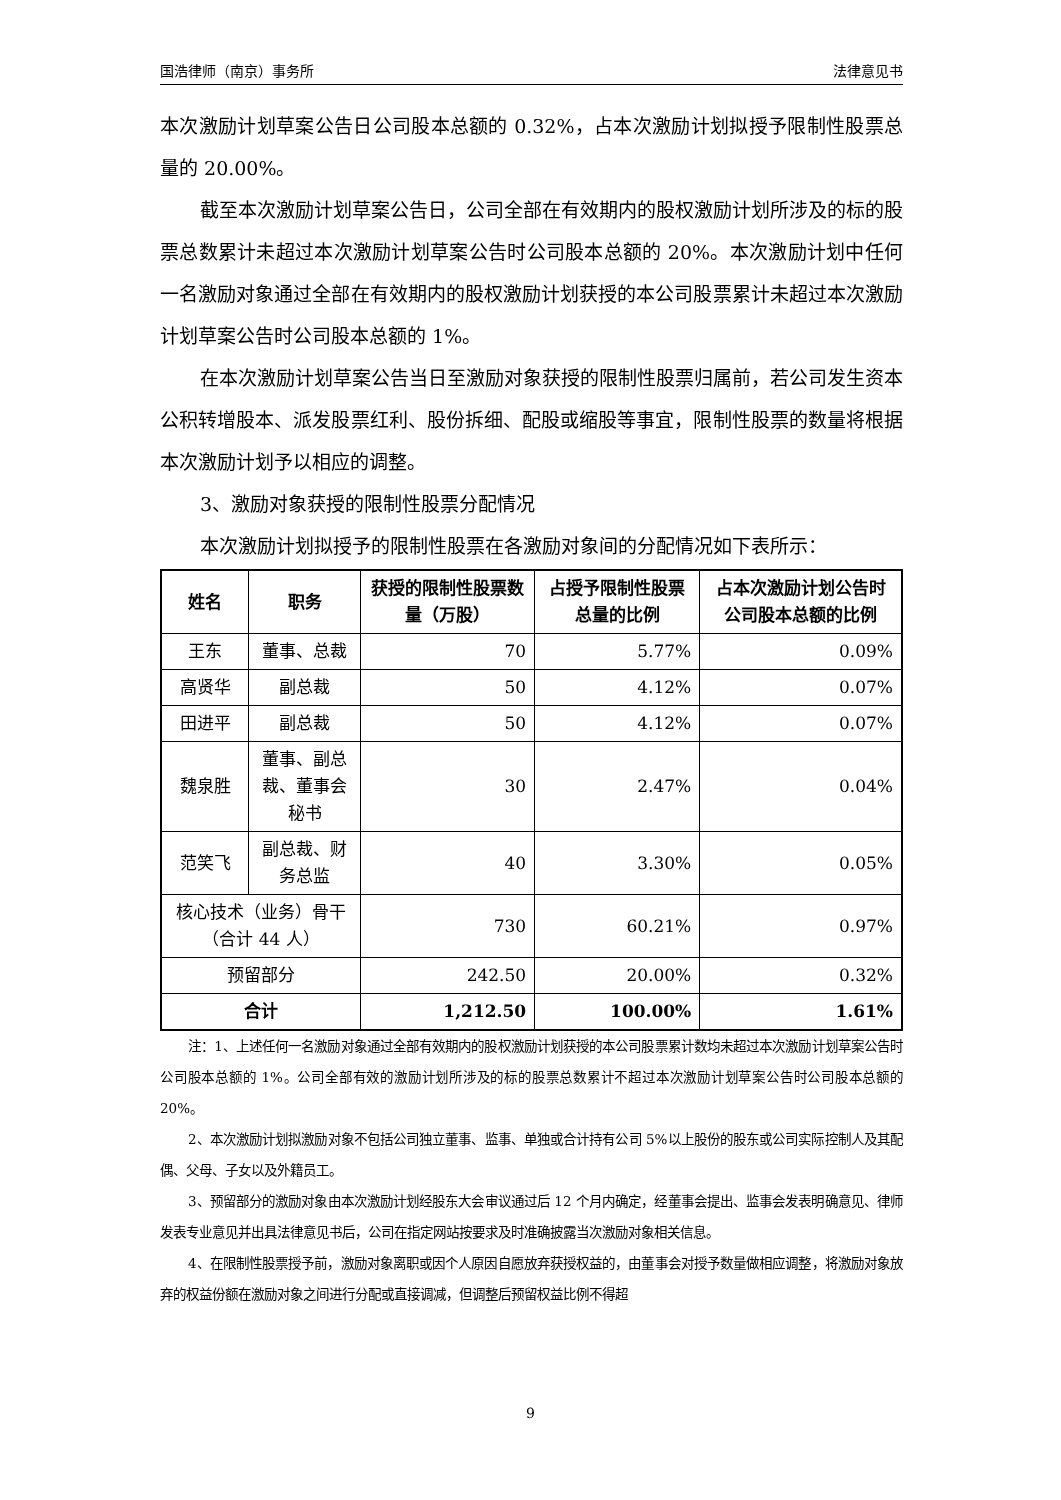国浩律师（南京）事务所 法律意见书
本次激励计划草案公告日公司股本总额的 0.32%，占本次激励计划拟授予限制性股票总量的 20.00%。
截至本次激励计划草案公告日，公司全部在有效期内的股权激励计划所涉及的标的股票总数累计未超过本次激励计划草案公告时公司股本总额的 20%。本次激励计划中任何一名激励对象通过全部在有效期内的股权激励计划获授的本公司股票累计未超过本次激励计划草案公告时公司股本总额的 1%。
在本次激励计划草案公告当日至激励对象获授的限制性股票归属前，若公司发生资本公积转增股本、派发股票红利、股份拆细、配股或缩股等事宜，限制性股票的数量将根据本次激励计划予以相应的调整。
3、激励对象获授的限制性股票分配情况
本次激励计划拟授予的限制性股票在各激励对象间的分配情况如下表所示：
| 姓名 | 职务 | 获授的限制性股票数量（万股） | 占授予限制性股票总量的比例 | 占本次激励计划公告时公司股本总额的比例 |
| --- | --- | --- | --- | --- |
| 王东 | 董事、总裁 | 70 | 5.77% | 0.09% |
| 高贤华 | 副总裁 | 50 | 4.12% | 0.07% |
| 田进平 | 副总裁 | 50 | 4.12% | 0.07% |
| 魏泉胜 | 董事、副总裁、董事会秘书 | 30 | 2.47% | 0.04% |
| 范笑飞 | 副总裁、财务总监 | 40 | 3.30% | 0.05% |
| 核心技术（业务）骨干（合计 44 人） | | 730 | 60.21% | 0.97% |
| 预留部分 | | 242.50 | 20.00% | 0.32% |
| 合计 | | 1,212.50 | 100.00% | 1.61% |
注：1、上述任何一名激励对象通过全部有效期内的股权激励计划获授的本公司股票累计数均未超过本次激励计划草案公告时公司股本总额的 1%。公司全部有效的激励计划所涉及的标的股票总数累计不超过本次激励计划草案公告时公司股本总额的 20%。
2、本次激励计划拟激励对象不包括公司独立董事、监事、单独或合计持有公司 5%以上股份的股东或公司实际控制人及其配偶、父母、子女以及外籍员工。
3、预留部分的激励对象由本次激励计划经股东大会审议通过后 12 个月内确定，经董事会提出、监事会发表明确意见、律师发表专业意见并出具法律意见书后，公司在指定网站按要求及时准确披露当次激励对象相关信息。
4、在限制性股票授予前，激励对象离职或因个人原因自愿放弃获授权益的，由董事会对授予数量做相应调整，将激励对象放弃的权益份额在激励对象之间进行分配或直接调减，但调整后预留权益比例不得超
9